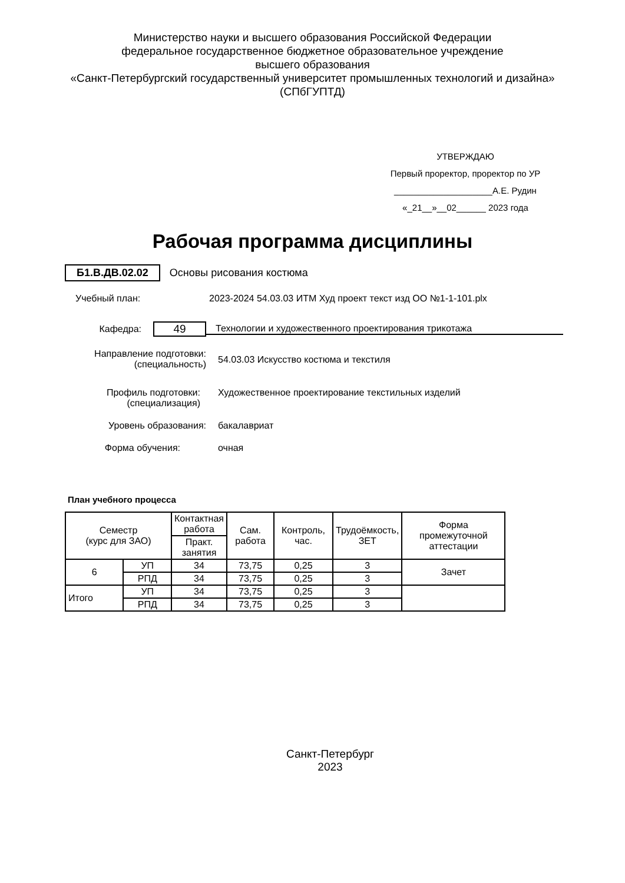Министерство науки и высшего образования Российской Федерации
федеральное государственное бюджетное образовательное учреждение
высшего образования
«Санкт-Петербургский государственный университет промышленных технологий и дизайна»
(СПбГУПТД)
УТВЕРЖДАЮ
Первый проректор, проректор по УР
____________________А.Е. Рудин
«_21__»__02______ 2023 года
Рабочая программа дисциплины
Б1.В.ДВ.02.02 Основы рисования костюма
Учебный план: 2023-2024 54.03.03 ИТМ Худ проект текст изд ОО №1-1-101.plx
Кафедра:
49
Технологии и художественного проектирования трикотажа
Направление подготовки:
(специальность)
54.03.03 Искусство костюма и текстиля
Профиль подготовки:
(специализация)
Художественное проектирование текстильных изделий
Уровень образования: бакалавриат
Форма обучения: очная
План учебного процесса
| Семестр (курс для ЗАО) | | Контактная работа | Сам. работа | Контроль, час. | Трудоёмкость, ЗЕТ | Форма промежуточной аттестации |
| --- | --- | --- | --- | --- | --- | --- |
| | | Практ. занятия | | | | |
| 6 | УП | 34 | 73,75 | 0,25 | 3 | Зачет |
| | РПД | 34 | 73,75 | 0,25 | 3 | |
| Итого | УП | 34 | 73,75 | 0,25 | 3 | |
| | РПД | 34 | 73,75 | 0,25 | 3 | |
Санкт-Петербург
2023